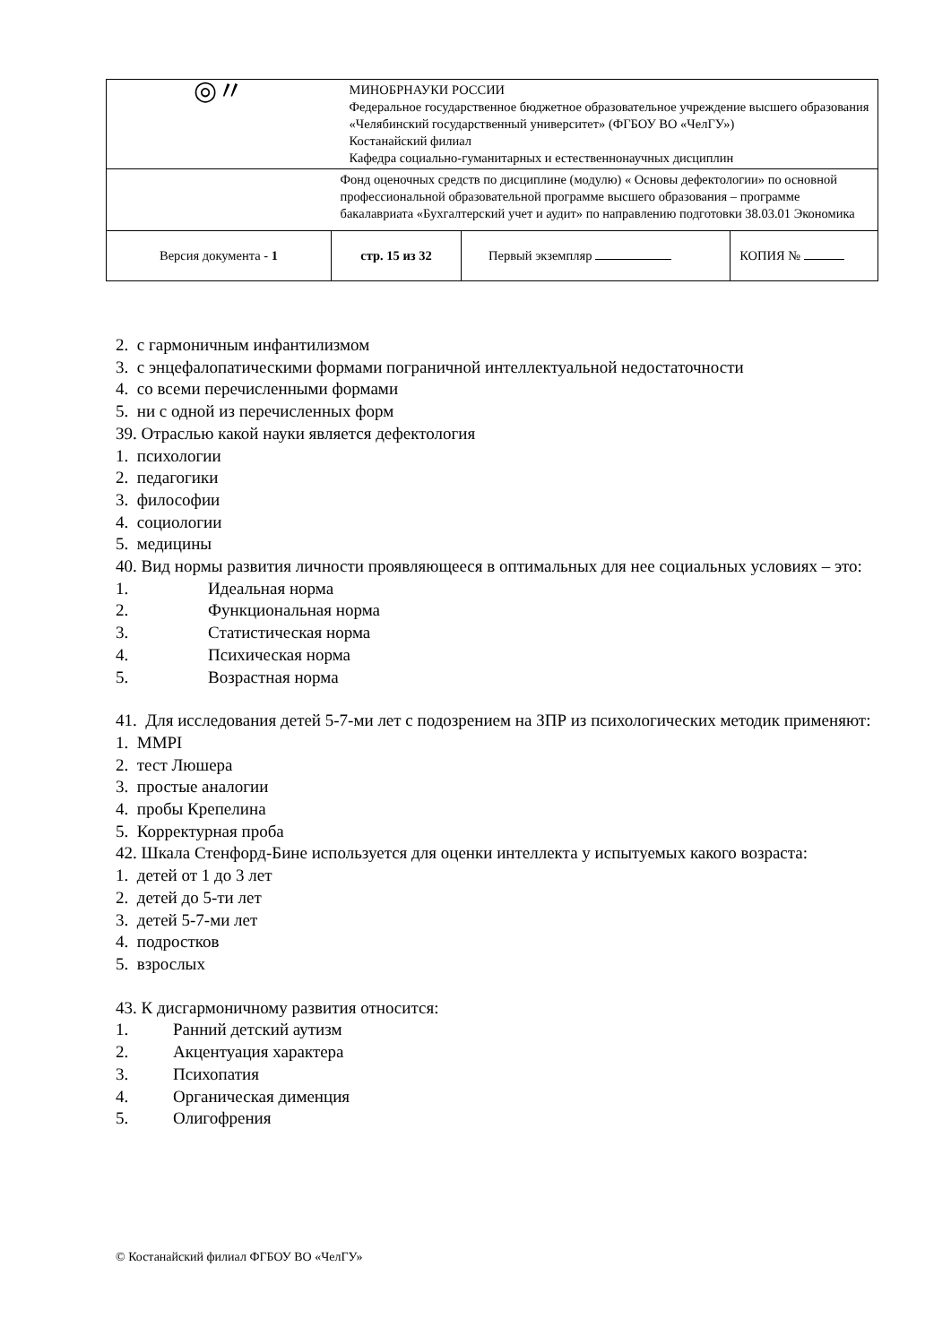| ◎〃 | МИНОБРНАУКИ РОССИИ Федеральное государственное бюджетное образовательное учреждение высшего образования «Челябинский государственный университет» (ФГБОУ ВО «ЧелГУ») Костанайский филиал Кафедра социально-гуманитарных и естественнонаучных дисциплин | | |
| | Фонд оценочных средств по дисциплине (модулю) « Основы дефектологии» по основной профессиональной образовательной программе высшего образования – программе бакалавриата «Бухгалтерский учет и аудит» по направлению подготовки 38.03.01 Экономика | | |
| Версия документа - 1 | стр. 15 из 32 | Первый экземпляр | КОПИЯ № |
2. с гармоничным инфантилизмом
3. с энцефалопатическими формами пограничной интеллектуальной недостаточности
4. со всеми перечисленными формами
5. ни с одной из перечисленных форм
39. Отраслью какой науки является дефектология
1. психологии
2. педагогики
3. философии
4. социологии
5. медицины
40. Вид нормы развития личности проявляющееся в оптимальных для нее социальных условиях – это:
1. Идеальная норма
2. Функциональная норма
3. Статистическая норма
4. Психическая норма
5. Возрастная норма
41. Для исследования детей 5-7-ми лет с подозрением на ЗПР из психологических методик применяют:
1. MMPI
2. тест Люшера
3. простые аналогии
4. пробы Крепелина
5. Корректурная проба
42. Шкала Стенфорд-Бине используется для оценки интеллекта у испытуемых какого возраста:
1. детей от 1 до 3 лет
2. детей до 5-ти лет
3. детей 5-7-ми лет
4. подростков
5. взрослых
43. К дисгармоничному развития относится:
1. Ранний детский аутизм
2. Акцентуация характера
3. Психопатия
4. Органическая дименция
5. Олигофрения
© Костанайский филиал ФГБОУ ВО «ЧелГУ»